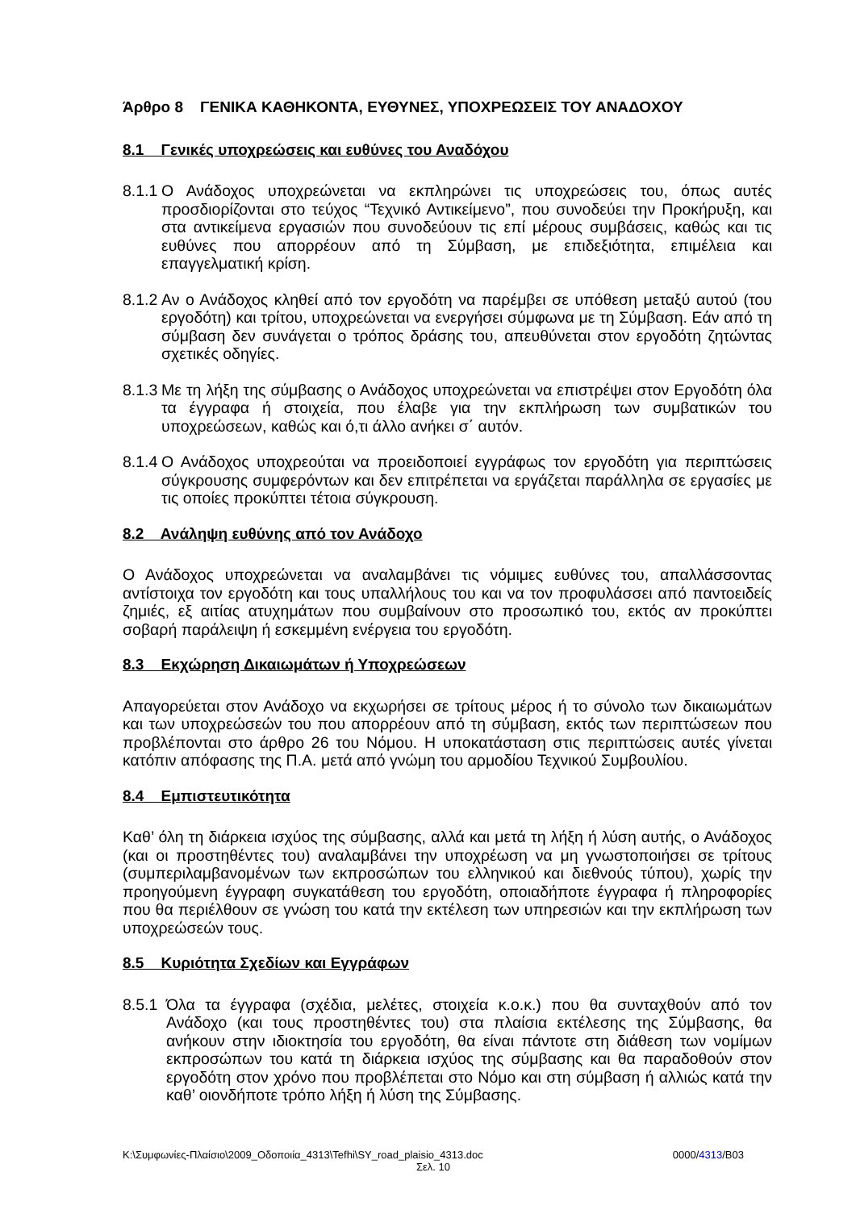Άρθρο 8 ΓΕΝΙΚΑ ΚΑΘΗΚΟΝΤΑ, ΕΥΘΥΝΕΣ, ΥΠΟΧΡΕΩΣΕΙΣ ΤΟΥ ΑΝΑΔΟΧΟΥ
8.1 Γενικές υποχρεώσεις και ευθύνες του Αναδόχου
8.1.1 Ο Ανάδοχος υποχρεώνεται να εκπληρώνει τις υποχρεώσεις του, όπως αυτές προσδιορίζονται στο τεύχος “Τεχνικό Αντικείμενο”, που συνοδεύει την Προκήρυξη, και στα αντικείμενα εργασιών που συνοδεύουν τις επί μέρους συμβάσεις, καθώς και τις ευθύνες που απορρέουν από τη Σύμβαση, με επιδεξιότητα, επιμέλεια και επαγγελματική κρίση.
8.1.2 Αν ο Ανάδοχος κληθεί από τον εργοδότη να παρέμβει σε υπόθεση μεταξύ αυτού (του εργοδότη) και τρίτου, υποχρεώνεται να ενεργήσει σύμφωνα με τη Σύμβαση. Εάν από τη σύμβαση δεν συνάγεται ο τρόπος δράσης του, απευθύνεται στον εργοδότη ζητώντας σχετικές οδηγίες.
8.1.3 Με τη λήξη της σύμβασης ο Ανάδοχος υποχρεώνεται να επιστρέψει στον Εργοδότη όλα τα έγγραφα ή στοιχεία, που έλαβε για την εκπλήρωση των συμβατικών του υποχρεώσεων, καθώς και ό,τι άλλο ανήκει σ΄ αυτόν.
8.1.4 Ο Ανάδοχος υποχρεούται να προειδοποιεί εγγράφως τον εργοδότη για περιπτώσεις σύγκρουσης συμφερόντων και δεν επιτρέπεται να εργάζεται παράλληλα σε εργασίες με τις οποίες προκύπτει τέτοια σύγκρουση.
8.2 Ανάληψη ευθύνης από τον Ανάδοχο
Ο Ανάδοχος υποχρεώνεται να αναλαμβάνει τις νόμιμες ευθύνες του, απαλλάσσοντας αντίστοιχα τον εργοδότη και τους υπαλλήλους του και να τον προφυλάσσει από παντοειδείς ζημιές, εξ αιτίας ατυχημάτων που συμβαίνουν στο προσωπικό του, εκτός αν προκύπτει σοβαρή παράλειψη ή εσκεμμένη ενέργεια του εργοδότη.
8.3 Εκχώρηση Δικαιωμάτων ή Υποχρεώσεων
Απαγορεύεται στον Ανάδοχο να εκχωρήσει σε τρίτους μέρος ή το σύνολο των δικαιωμάτων και των υποχρεώσεών του που απορρέουν από τη σύμβαση, εκτός των περιπτώσεων που προβλέπονται στο άρθρο 26 του Νόμου. Η υποκατάσταση στις περιπτώσεις αυτές γίνεται κατόπιν απόφασης της Π.Α. μετά από γνώμη του αρμοδίου Τεχνικού Συμβουλίου.
8.4 Εμπιστευτικότητα
Καθ’ όλη τη διάρκεια ισχύος της σύμβασης, αλλά και μετά τη λήξη ή λύση αυτής, ο Ανάδοχος (και οι προστηθέντες του) αναλαμβάνει την υποχρέωση να μη γνωστοποιήσει σε τρίτους (συμπεριλαμβανομένων των εκπροσώπων του ελληνικού και διεθνούς τύπου), χωρίς την προηγούμενη έγγραφη συγκατάθεση του εργοδότη, οποιαδήποτε έγγραφα ή πληροφορίες που θα περιέλθουν σε γνώση του κατά την εκτέλεση των υπηρεσιών και την εκπλήρωση των υποχρεώσεών τους.
8.5 Κυριότητα Σχεδίων και Εγγράφων
8.5.1 Όλα τα έγγραφα (σχέδια, μελέτες, στοιχεία κ.ο.κ.) που θα συνταχθούν από τον Ανάδοχο (και τους προστηθέντες του) στα πλαίσια εκτέλεσης της Σύμβασης, θα ανήκουν στην ιδιοκτησία του εργοδότη, θα είναι πάντοτε στη διάθεση των νομίμων εκπροσώπων του κατά τη διάρκεια ισχύος της σύμβασης και θα παραδοθούν στον εργοδότη στον χρόνο που προβλέπεται στο Νόμο και στη σύμβαση ή αλλιώς κατά την καθ’ οιονδήποτε τρόπο λήξη ή λύση της Σύμβασης.
K:\Συμφωνίες-Πλαίσιο\2009_Οδοποιία_4313\Tefhi\SY_road_plaisio_4313.doc 0000/4313/B03
Σελ. 10